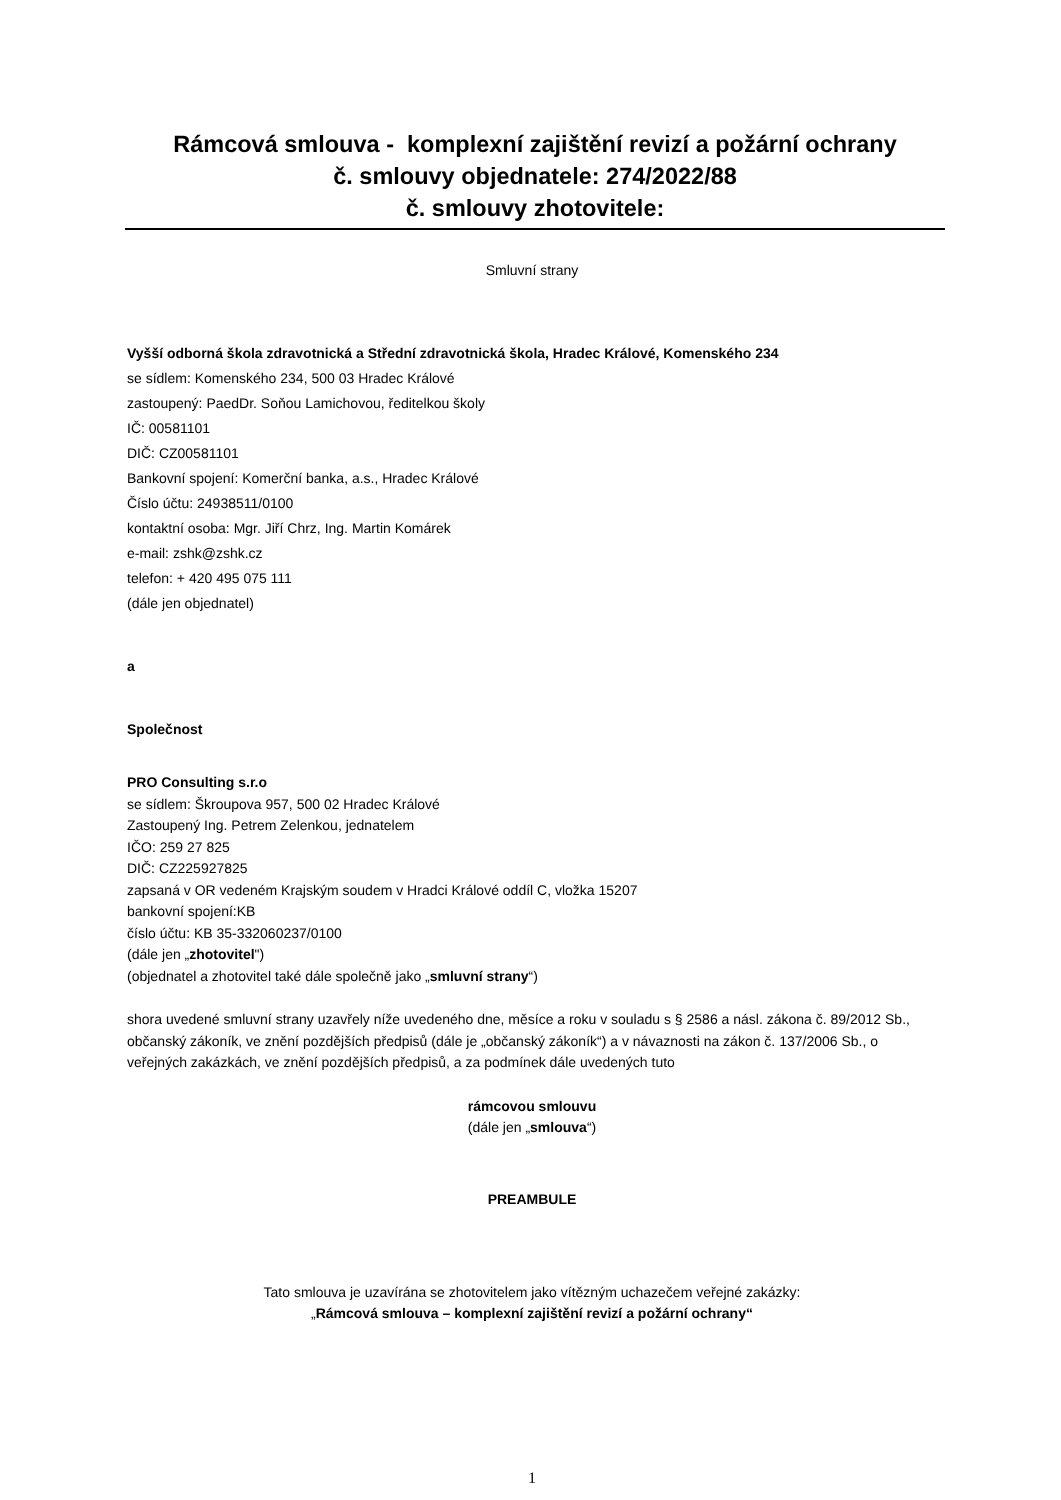Rámcová smlouva - komplexní zajištění revizí a požární ochrany
č. smlouvy objednatele: 274/2022/88
č. smlouvy zhotovitele:
Smluvní strany
Vyšší odborná škola zdravotnická a Střední zdravotnická škola, Hradec Králové, Komenského 234
se sídlem: Komenského 234, 500 03 Hradec Králové
zastoupený: PaedDr. Soňou Lamichovou, ředitelkou školy
IČ: 00581101
DIČ: CZ00581101
Bankovní spojení: Komerční banka, a.s., Hradec Králové
Číslo účtu: 24938511/0100
kontaktní osoba: Mgr. Jiří Chrz, Ing. Martin Komárek
e-mail: zshk@zshk.cz
telefon: + 420 495 075 111
(dále jen objednatel)
a
Společnost
PRO Consulting s.r.o
se sídlem: Škroupova 957, 500 02 Hradec Králové
Zastoupený Ing. Petrem Zelenkou, jednatelem
IČO: 259 27 825
DIČ: CZ225927825
zapsaná v OR vedeném Krajským soudem v Hradci Králové oddíl C, vložka 15207
bankovní spojení:KB
číslo účtu: KB 35-332060237/0100
(dále jen „zhotovitel")
(objednatel a zhotovitel také dále společně jako „smluvní strany“)
shora uvedené smluvní strany uzavřely níže uvedeného dne, měsíce a roku v souladu s § 2586 a násl. zákona č. 89/2012 Sb., občanský zákoník, ve znění pozdějších předpisů (dále je „občanský zákoník“) a v návaznosti na zákon č. 137/2006 Sb., o veřejných zakázkách, ve znění pozdějších předpisů, a za podmínek dále uvedených tuto
rámcovou smlouvu
(dále jen „smlouva“)
PREAMBULE
Tato smlouva je uzavírána se zhotovitelem jako vítězným uchazečem veřejné zakázky:
„Rámcová smlouva – komplexní zajištění revizí a požární ochrany“
1